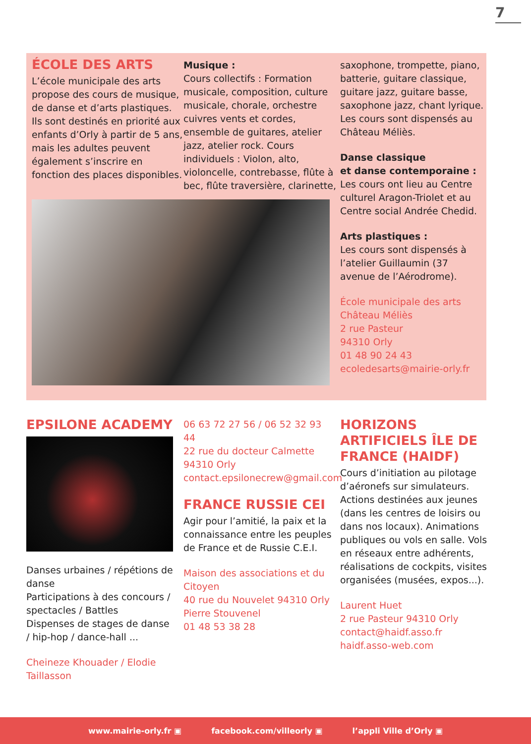7
ÉCOLE DES ARTS
L’école municipale des arts propose des cours de musique, de danse et d’arts plastiques. Ils sont destinés en priorité aux enfants d’Orly à partir de 5 ans, mais les adultes peuvent également s’inscrire en fonction des places disponibles.
Musique :
Cours collectifs : Formation musicale, composition, culture musicale, chorale, orchestre cuivres vents et cordes, ensemble de guitares, atelier jazz, atelier rock. Cours individuels : Violon, alto, violoncelle, contrebasse, flûte à bec, flûte traversière, clarinette,
saxophone, trompette, piano, batterie, guitare classique, guitare jazz, guitare basse, saxophone jazz, chant lyrique. Les cours sont dispensés au Château Méliès.
Danse classique
et danse contemporaine :
Les cours ont lieu au Centre culturel Aragon-Triolet et au Centre social Andrée Chedid.
Arts plastiques :
Les cours sont dispensés à l’atelier Guillaumin (37 avenue de l’Aérodrome).
École municipale des arts
Château Méliès
2 rue Pasteur
94310 Orly
01 48 90 24 43
ecoledesarts@mairie-orly.fr
EPSILONE ACADEMY
Danses urbaines / répétions de danse
Participations à des concours / spectacles / Battles
Dispenses de stages de danse / hip-hop / dance-hall ...
Cheineze Khouader / Elodie Taillasson
06 63 72 27 56 / 06 52 32 93 44
22 rue du docteur Calmette
94310 Orly
contact.epsilonecrew@gmail.com
FRANCE RUSSIE CEI
Agir pour l’amitié, la paix et la connaissance entre les peuples de France et de Russie C.E.I.
Maison des associations et du Citoyen
40 rue du Nouvelet 94310 Orly
Pierre Stouvenel
01 48 53 38 28
HORIZONS ARTIFICIELS ÎLE DE FRANCE (HAIDF)
Cours d’initiation au pilotage d’aéronefs sur simulateurs. Actions destinées aux jeunes (dans les centres de loisirs ou dans nos locaux). Animations publiques ou vols en salle. Vols en réseaux entre adhérents, réalisations de cockpits, visites organisées (musées, expos...).
Laurent Huet
2 rue Pasteur 94310 Orly
contact@haidf.asso.fr
haidf.asso-web.com
www.mairie-orly.fr ▣ facebook.com/villeorly ▣ l’appli Ville d’Orly ▣